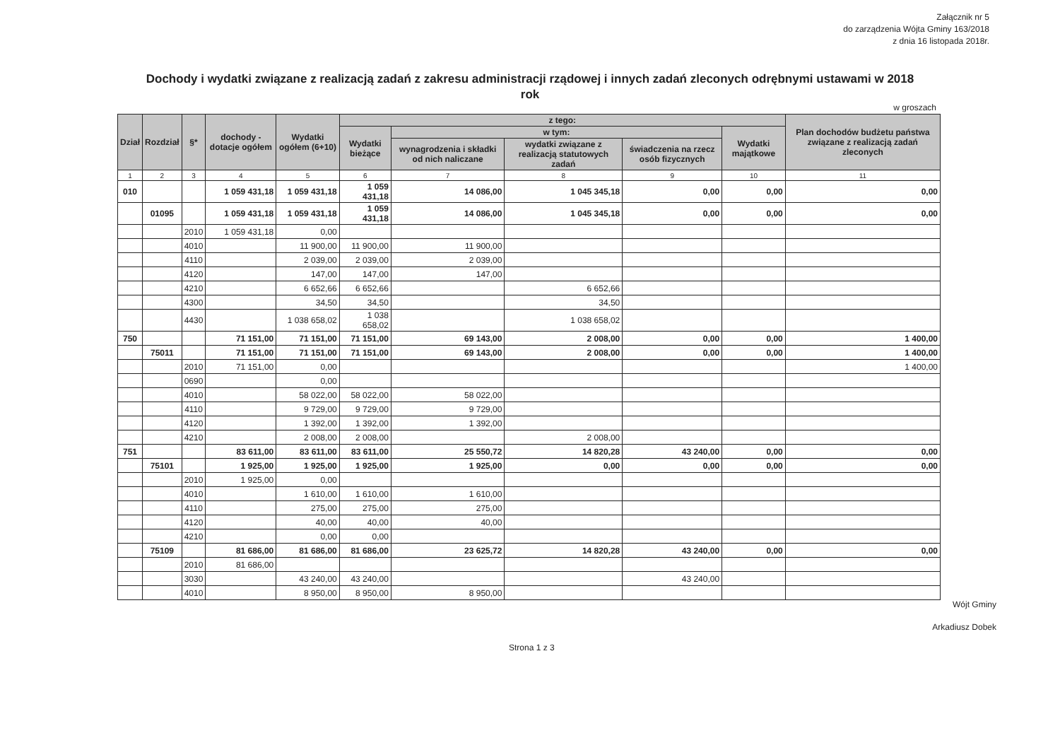Załącznik nr 5
do zarządzenia Wójta Gminy 163/2018
z dnia 16 listopada 2018r.
Dochody i wydatki związane z realizacją zadań z zakresu administracji rządowej i innych zadań zleconych odrębnymi ustawami w 2018 rok
w groszach
| Dział | Rozdział | §* | dochody - dotacje ogółem | Wydatki ogółem (6+10) | z tego: | | | | | Plan dochodów budżetu państwa związane z realizacją zadań zleconych |
| --- | --- | --- | --- | --- | --- | --- | --- | --- | --- | --- |
| | | | | | Wydatki bieżące | w tym: | | | Wydatki majątkowe | |
| | | | | | | wynagrodzenia i składki od nich naliczane | wydatki związane z realizacją statutowych zadań | świadczenia na rzecz osób fizycznych | | |
| 1 | 2 | 3 | 4 | 5 | 6 | 7 | 8 | 9 | 10 | 11 |
| 010 | | | 1 059 431,18 | 1 059 431,18 | 1 059 431,18 | 14 086,00 | 1 045 345,18 | 0,00 | 0,00 | 0,00 |
| | 01095 | | 1 059 431,18 | 1 059 431,18 | 1 059 431,18 | 14 086,00 | 1 045 345,18 | 0,00 | 0,00 | 0,00 |
| | | 2010 | 1 059 431,18 | 0,00 | | | | | | |
| | | 4010 | | 11 900,00 | 11 900,00 | 11 900,00 | | | | |
| | | 4110 | | 2 039,00 | 2 039,00 | 2 039,00 | | | | |
| | | 4120 | | 147,00 | 147,00 | 147,00 | | | | |
| | | 4210 | | 6 652,66 | 6 652,66 | | 6 652,66 | | | |
| | | 4300 | | 34,50 | 34,50 | | 34,50 | | | |
| | | 4430 | | 1 038 658,02 | 1 038 658,02 | | 1 038 658,02 | | | |
| 750 | | | 71 151,00 | 71 151,00 | 71 151,00 | 69 143,00 | 2 008,00 | 0,00 | 0,00 | 1 400,00 |
| | 75011 | | 71 151,00 | 71 151,00 | 71 151,00 | 69 143,00 | 2 008,00 | 0,00 | 0,00 | 1 400,00 |
| | | 2010 | 71 151,00 | 0,00 | | | | | | 1 400,00 |
| | | 0690 | | 0,00 | | | | | | |
| | | 4010 | | 58 022,00 | 58 022,00 | 58 022,00 | | | | |
| | | 4110 | | 9 729,00 | 9 729,00 | 9 729,00 | | | | |
| | | 4120 | | 1 392,00 | 1 392,00 | 1 392,00 | | | | |
| | | 4210 | | 2 008,00 | 2 008,00 | | 2 008,00 | | | |
| 751 | | | 83 611,00 | 83 611,00 | 83 611,00 | 25 550,72 | 14 820,28 | 43 240,00 | 0,00 | 0,00 |
| | 75101 | | 1 925,00 | 1 925,00 | 1 925,00 | 1 925,00 | 0,00 | 0,00 | 0,00 | 0,00 |
| | | 2010 | 1 925,00 | 0,00 | | | | | | |
| | | 4010 | | 1 610,00 | 1 610,00 | 1 610,00 | | | | |
| | | 4110 | | 275,00 | 275,00 | 275,00 | | | | |
| | | 4120 | | 40,00 | 40,00 | 40,00 | | | | |
| | | 4210 | | 0,00 | 0,00 | | | | | |
| | 75109 | | 81 686,00 | 81 686,00 | 81 686,00 | 23 625,72 | 14 820,28 | 43 240,00 | 0,00 | 0,00 |
| | | 2010 | 81 686,00 | | | | | | | |
| | | 3030 | | 43 240,00 | 43 240,00 | | | 43 240,00 | | |
| | | 4010 | | 8 950,00 | 8 950,00 | 8 950,00 | | | | |
Strona 1 z 3
Wójt Gminy
Arkadiusz Dobek